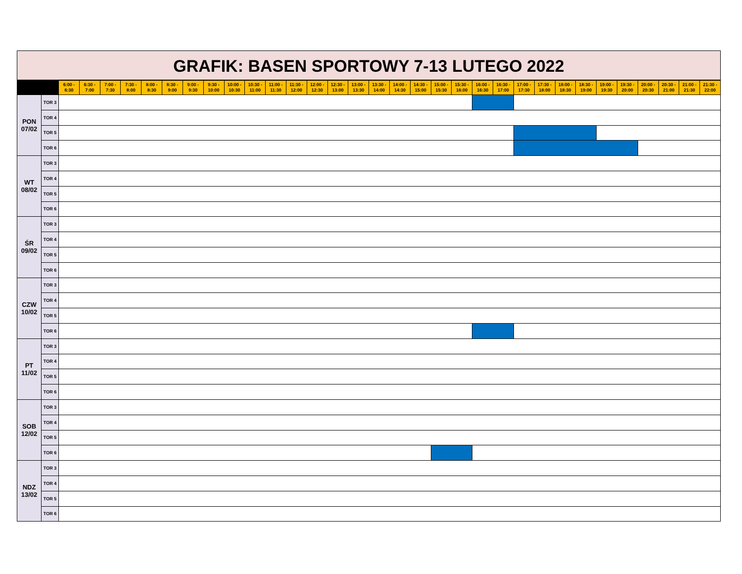GRAFIK: BASEN SPORTOWY 7-13 LUTEGO 2022
| | | 6:00 - 6:30 | 6:30 - 7:00 | 7:00 - 7:30 | 7:30 - 8:00 | 8:00 - 8:30 | 8:30 - 9:00 | 9:00 - 9:30 | 9:30 - 10:00 | 10:00 - 10:30 | 10:30 - 11:00 | 11:00 - 11:30 | 11:30 - 12:00 | 12:00 - 12:30 | 12:30 - 13:00 | 13:00 - 13:30 | 13:30 - 14:00 | 14:00 - 14:30 | 14:30 - 15:00 | 15:00 - 15:30 | 15:30 - 16:00 | 16:00 - 16:30 | 16:30 - 17:00 | 17:00 - 17:30 | 17:30 - 18:00 | 18:00 - 18:30 | 18:30 - 19:00 | 19:00 - 19:30 | 19:30 - 20:00 | 20:00 - 20:30 | 20:30 - 21:00 | 21:00 - 21:30 | 21:30 - 22:00 |
| --- | --- | --- | --- | --- | --- | --- | --- | --- | --- | --- | --- | --- | --- | --- | --- | --- | --- | --- | --- | --- | --- | --- | --- | --- | --- | --- | --- | --- | --- | --- | --- | --- | --- |
| PON 07/02 | TOR 3 | | | | | | | | | | | | | | | | | | | | | | | | | | | | | | | | |
| | TOR 4 | | | | | | | | | | | | | | | | | | | | | | | | | | | | | | | | |
| | TOR 5 | | | | | | | | | | | | | | | | | | | | | | | | | | | | | | | | |
| | TOR 6 | | | | | | | | | | | | | | | | | | | | | | | | | | | | | | | | |
| WT 08/02 | TOR 3 | | | | | | | | | | | | | | | | | | | | | | | | | | | | | | | | |
| | TOR 4 | | | | | | | | | | | | | | | | | | | | | | | | | | | | | | | | |
| | TOR 5 | | | | | | | | | | | | | | | | | | | | | | | | | | | | | | | | |
| | TOR 6 | | | | | | | | | | | | | | | | | | | | | | | | | | | | | | | | |
| ŚR 09/02 | TOR 3 | | | | | | | | | | | | | | | | | | | | | | | | | | | | | | | | |
| | TOR 4 | | | | | | | | | | | | | | | | | | | | | | | | | | | | | | | | |
| | TOR 5 | | | | | | | | | | | | | | | | | | | | | | | | | | | | | | | | |
| | TOR 6 | | | | | | | | | | | | | | | | | | | | | | | | | | | | | | | | |
| CZW 10/02 | TOR 3 | | | | | | | | | | | | | | | | | | | | | | | | | | | | | | | | |
| | TOR 4 | | | | | | | | | | | | | | | | | | | | | | | | | | | | | | | | |
| | TOR 5 | | | | | | | | | | | | | | | | | | | | | | | | | | | | | | | | |
| | TOR 6 | | | | | | | | | | | | | | | | | | | | | | | | | | | | | | | | |
| PT 11/02 | TOR 3 | | | | | | | | | | | | | | | | | | | | | | | | | | | | | | | | |
| | TOR 4 | | | | | | | | | | | | | | | | | | | | | | | | | | | | | | | | |
| | TOR 5 | | | | | | | | | | | | | | | | | | | | | | | | | | | | | | | | |
| | TOR 6 | | | | | | | | | | | | | | | | | | | | | | | | | | | | | | | | |
| SOB 12/02 | TOR 3 | | | | | | | | | | | | | | | | | | | | | | | | | | | | | | | | |
| | TOR 4 | | | | | | | | | | | | | | | | | | | | | | | | | | | | | | | | |
| | TOR 5 | | | | | | | | | | | | | | | | | | | | | | | | | | | | | | | | |
| | TOR 6 | | | | | | | | | | | | | | | | | | | | | | | | | | | | | | | | |
| NDZ 13/02 | TOR 3 | | | | | | | | | | | | | | | | | | | | | | | | | | | | | | | | |
| | TOR 4 | | | | | | | | | | | | | | | | | | | | | | | | | | | | | | | | |
| | TOR 5 | | | | | | | | | | | | | | | | | | | | | | | | | | | | | | | | |
| | TOR 6 | | | | | | | | | | | | | | | | | | | | | | | | | | | | | | | | |